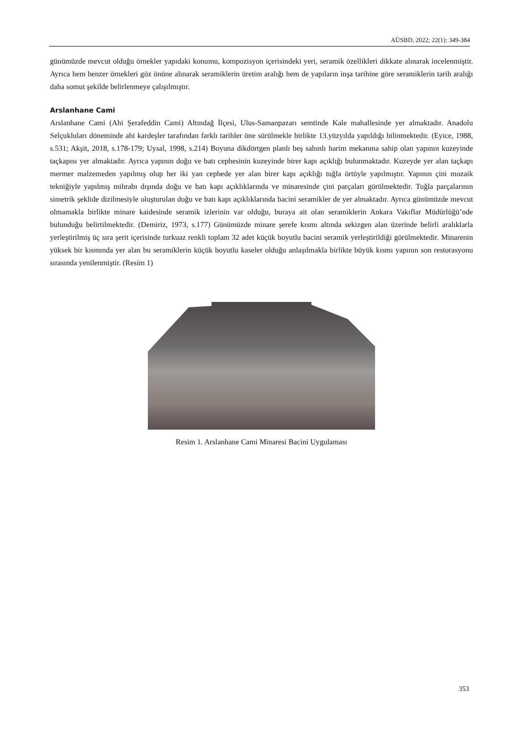AÜSBD, 2022; 22(1): 349-384
günümüzde mevcut olduğu örnekler yapıdaki konumu, kompozisyon içerisindeki yeri, seramik özellikleri dikkate alınarak incelenmiştir. Ayrıca hem benzer örnekleri göz önüne alınarak seramiklerin üretim aralığı hem de yapıların inşa tarihine göre seramiklerin tarih aralığı daha somut şekilde belirlenmeye çalışılmıştır.
Arslanhane Cami
Arslanhane Cami (Ahi Şerafeddin Cami) Altındağ İlçesi, Ulus-Samanpazarı semtinde Kale mahallesinde yer almaktadır. Anadolu Selçukluları döneminde ahi kardeşler tarafından farklı tarihler öne sürülmekle birlikte 13.yüzyılda yapıldığı bilinmektedir. (Eyice, 1988, s.531; Akşit, 2018, s.178-179; Uysal, 1998, s.214) Boyuna dikdörtgen planlı beş sahınlı harim mekanına sahip olan yapının kuzeyinde taçkapısı yer almaktadır. Ayrıca yapının doğu ve batı cephesinin kuzeyinde birer kapı açıklığı bulunmaktadır. Kuzeyde yer alan taçkapı mermer malzemeden yapılmış olup her iki yan cephede yer alan birer kapı açıklığı tuğla örtüyle yapılmıştır. Yapının çini mozaik tekniğiyle yapılmış mihrabı dışında doğu ve batı kapı açıklıklarında ve minaresinde çini parçaları görülmektedir. Tuğla parçalarının simetrik şeklide dizilmesiyle oluşturulan doğu ve batı kapı açıklıklarında bacini seramikler de yer almaktadır. Ayrıca günümüzde mevcut olmamakla birlikte minare kaidesinde seramik izlerinin var olduğu, buraya ait olan seramiklerin Ankara Vakıflar Müdürlüğü’nde bulunduğu belirtilmektedir. (Demiriz, 1973, s.177) Günümüzde minare şerefe kısmı altında sekizgen alan üzerinde belirli aralıklarla yerleştirilmiş üç sıra şerit içerisinde turkuaz renkli toplam 32 adet küçük boyutlu bacini seramik yerleştirildiği görülmektedir. Minarenin yüksek bir kısmında yer alan bu seramiklerin küçük boyutlu kaseler olduğu anlaşılmakla birlikte büyük kısmı yapının son restorasyonu sırasında yenilenmiştir. (Resim 1)
Resim 1. Arslanhane Cami Minaresi Bacini Uygulaması
353